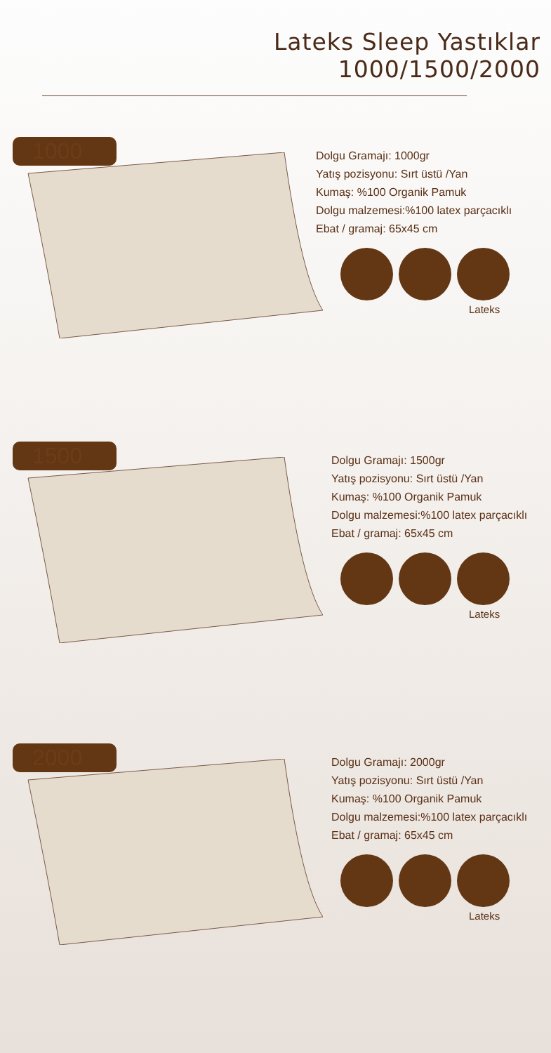Lateks Sleep Yastıklar
1000/1500/2000
1000
Dolgu Gramajı: 1000gr
Yatış pozisyonu: Sırt üstü /Yan
Kumaş: %100 Organik Pamuk
Dolgu malzemesi:%100 latex parçacıklı
Ebat / gramaj: 65x45 cm
Lateks
1500
Dolgu Gramajı: 1500gr
Yatış pozisyonu: Sırt üstü /Yan
Kumaş: %100 Organik Pamuk
Dolgu malzemesi:%100 latex parçacıklı
Ebat / gramaj: 65x45 cm
Lateks
2000
Dolgu Gramajı: 2000gr
Yatış pozisyonu: Sırt üstü /Yan
Kumaş: %100 Organik Pamuk
Dolgu malzemesi:%100 latex parçacıklı
Ebat / gramaj: 65x45 cm
Lateks